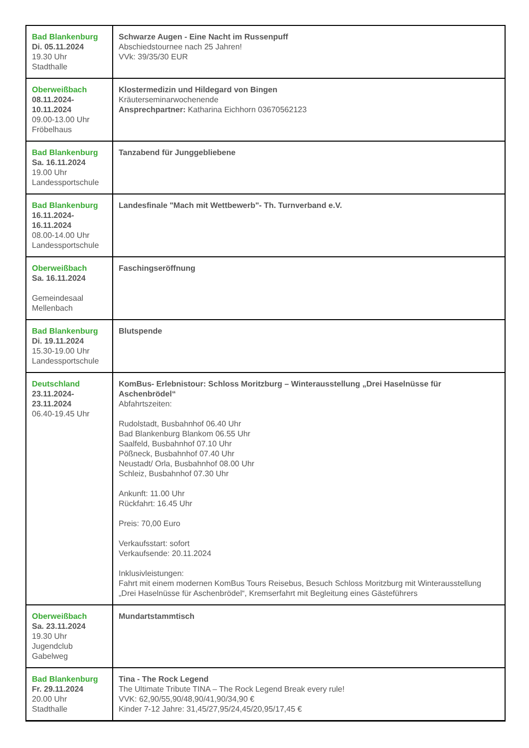| Bad Blankenburg Di. 05.11.2024 19.30 Uhr Stadthalle | Schwarze Augen - Eine Nacht im Russenpuff Abschiedstournee nach 25 Jahren! VVk: 39/35/30 EUR |
| Oberweißbach 08.11.2024- 10.11.2024 09.00-13.00 Uhr Fröbelhaus | Klostermedizin und Hildegard von Bingen Kräuterseminarwochenende Ansprechpartner: Katharina Eichhorn 03670562123 |
| Bad Blankenburg Sa. 16.11.2024 19.00 Uhr Landessportschule | Tanzabend für Junggebliebene |
| Bad Blankenburg 16.11.2024- 16.11.2024 08.00-14.00 Uhr Landessportschule | Landesfinale "Mach mit Wettbewerb"- Th. Turnverband e.V. |
| Oberweißbach Sa. 16.11.2024 Gemeindesaal Mellenbach | Faschingseröffnung |
| Bad Blankenburg Di. 19.11.2024 15.30-19.00 Uhr Landessportschule | Blutspende |
| Deutschland 23.11.2024- 23.11.2024 06.40-19.45 Uhr | KomBus- Erlebnistour: Schloss Moritzburg – Winterausstellung „Drei Haselnüsse für Aschenbrödel“ Abfahrtszeiten: Rudolstadt, Busbahnhof 06.40 Uhr Bad Blankenburg Blankom 06.55 Uhr Saalfeld, Busbahnhof 07.10 Uhr Pößneck, Busbahnhof 07.40 Uhr Neustadt/ Orla, Busbahnhof 08.00 Uhr Schleiz, Busbahnhof 07.30 Uhr Ankunft: 11.00 Uhr Rückfahrt: 16.45 Uhr Preis: 70,00 Euro Verkaufsstart: sofort Verkaufsende: 20.11.2024 Inklusivleistungen: Fahrt mit einem modernen KomBus Tours Reisebus, Besuch Schloss Moritzburg mit Winterausstellung „Drei Haselnüsse für Aschenbrödel“, Kremserfahrt mit Begleitung eines Gästeführers |
| Oberweißbach Sa. 23.11.2024 19.30 Uhr Jugendclub Gabelweg | Mundartstammtisch |
| Bad Blankenburg Fr. 29.11.2024 20.00 Uhr Stadthalle | Tina - The Rock Legend The Ultimate Tribute TINA – The Rock Legend Break every rule! VVK: 62,90/55,90/48,90/41,90/34,90 € Kinder 7-12 Jahre: 31,45/27,95/24,45/20,95/17,45 € |